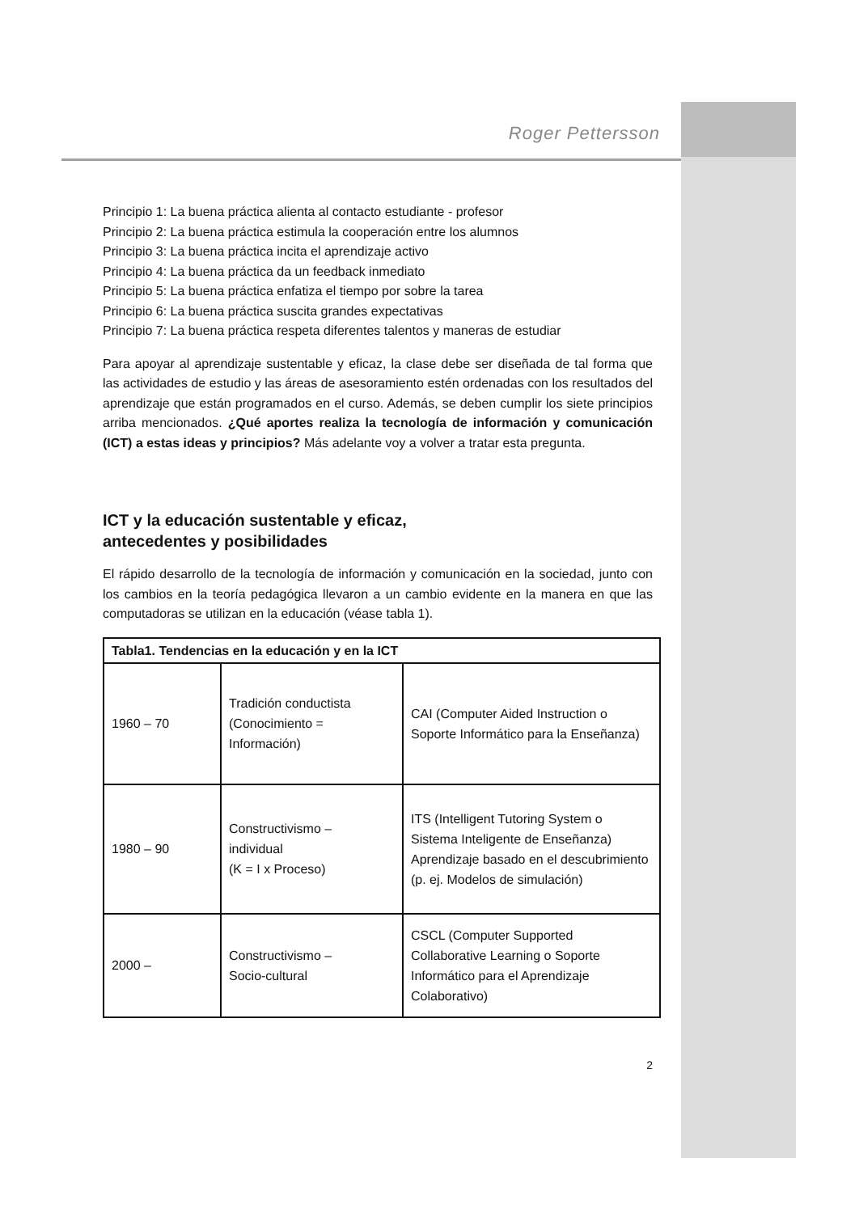Roger Pettersson
Principio 1: La buena práctica alienta al contacto estudiante - profesor
Principio 2: La buena práctica estimula la cooperación entre los alumnos
Principio 3: La buena práctica incita el aprendizaje activo
Principio 4: La buena práctica da un feedback inmediato
Principio 5: La buena práctica enfatiza el tiempo por sobre la tarea
Principio 6: La buena práctica suscita grandes expectativas
Principio 7: La buena práctica respeta diferentes talentos y maneras de estudiar
Para apoyar al aprendizaje sustentable y eficaz, la clase debe ser diseñada de tal forma que las actividades de estudio y las áreas de asesoramiento estén ordenadas con los resultados del aprendizaje que están programados en el curso. Además, se deben cumplir los siete principios arriba mencionados. ¿Qué aportes realiza la tecnología de información y comunicación (ICT) a estas ideas y principios? Más adelante voy a volver a tratar esta pregunta.
ICT y la educación sustentable y eficaz,
antecedentes y posibilidades
El rápido desarrollo de la tecnología de información y comunicación en la sociedad, junto con los cambios en la teoría pedagógica llevaron a un cambio evidente en la manera en que las computadoras se utilizan en la educación (véase tabla 1).
| Tabla1. Tendencias en la educación y en la ICT | | |
| --- | --- | --- |
| 1960 – 70 | Tradición conductista (Conocimiento = Información) | CAI (Computer Aided Instruction o Soporte Informático para la Enseñanza) |
| 1980 – 90 | Constructivismo – individual (K = I x Proceso) | ITS (Intelligent Tutoring System o Sistema Inteligente de Enseñanza) Aprendizaje basado en el descubrimiento (p. ej. Modelos de simulación) |
| 2000 – | Constructivismo – Socio-cultural | CSCL (Computer Supported Collaborative Learning o Soporte Informático para el Aprendizaje Colaborativo) |
2